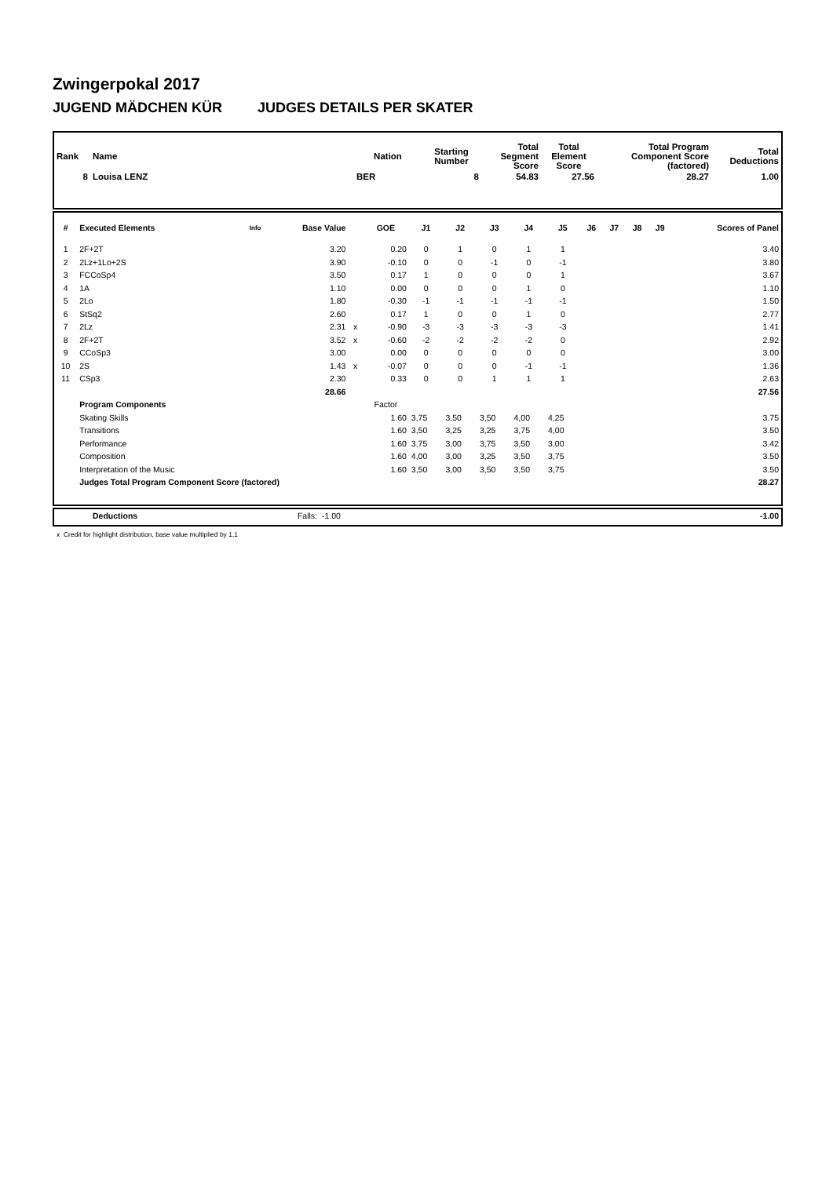Zwingerpokal 2017
JUGEND MÄDCHEN KÜR JUDGES DETAILS PER SKATER
| Rank | Name | Nation | Starting Number | Total Segment Score | Total Element Score | Total Program Component Score (factored) | Total Deductions |
| --- | --- | --- | --- | --- | --- | --- | --- |
| 8 | Louisa LENZ | BER | 8 | 54.83 | 27.56 | 28.27 | 1.00 |
| # | Executed Elements | Info | Base Value | | GOE | J1 | J2 | J3 | J4 | J5 | J6 | J7 | J8 | J9 | Scores of Panel |
| --- | --- | --- | --- | --- | --- | --- | --- | --- | --- | --- | --- | --- | --- | --- | --- |
| 1 | 2F+2T | | 3.20 | | 0.20 | 0 | 1 | 0 | 1 | 1 | | | | | 3.40 |
| 2 | 2Lz+1Lo+2S | | 3.90 | | -0.10 | 0 | 0 | -1 | 0 | -1 | | | | | 3.80 |
| 3 | FCCoSp4 | | 3.50 | | 0.17 | 1 | 0 | 0 | 0 | 1 | | | | | 3.67 |
| 4 | 1A | | 1.10 | | 0.00 | 0 | 0 | 0 | 1 | 0 | | | | | 1.10 |
| 5 | 2Lo | | 1.80 | | -0.30 | -1 | -1 | -1 | -1 | -1 | | | | | 1.50 |
| 6 | StSq2 | | 2.60 | | 0.17 | 1 | 0 | 0 | 1 | 0 | | | | | 2.77 |
| 7 | 2Lz | | 2.31 | x | -0.90 | -3 | -3 | -3 | -3 | -3 | | | | | 1.41 |
| 8 | 2F+2T | | 3.52 | x | -0.60 | -2 | -2 | -2 | -2 | 0 | | | | | 2.92 |
| 9 | CCoSp3 | | 3.00 | | 0.00 | 0 | 0 | 0 | 0 | 0 | | | | | 3.00 |
| 10 | 2S | | 1.43 | x | -0.07 | 0 | 0 | 0 | -1 | -1 | | | | | 1.36 |
| 11 | CSp3 | | 2.30 | | 0.33 | 0 | 0 | 1 | 1 | 1 | | | | | 2.63 |
| | | | 28.66 | | | | | | | | | | | | 27.56 |
| | Program Components | | | | Factor | | | | | | | | | | |
| | Skating Skills | | | | 1.60 | 3,75 | 3,50 | 3,50 | 4,00 | 4,25 | | | | | 3.75 |
| | Transitions | | | | 1.60 | 3,50 | 3,25 | 3,25 | 3,75 | 4,00 | | | | | 3.50 |
| | Performance | | | | 1.60 | 3,75 | 3,00 | 3,75 | 3,50 | 3,00 | | | | | 3.42 |
| | Composition | | | | 1.60 | 4,00 | 3,00 | 3,25 | 3,50 | 3,75 | | | | | 3.50 |
| | Interpretation of the Music | | | | 1.60 | 3,50 | 3,00 | 3,50 | 3,50 | 3,75 | | | | | 3.50 |
| | Judges Total Program Component Score (factored) | | | | | | | | | | | | | | 28.27 |
| | Deductions | Falls: | -1.00 | -1.00 |
x Credit for highlight distribution, base value multiplied by 1.1